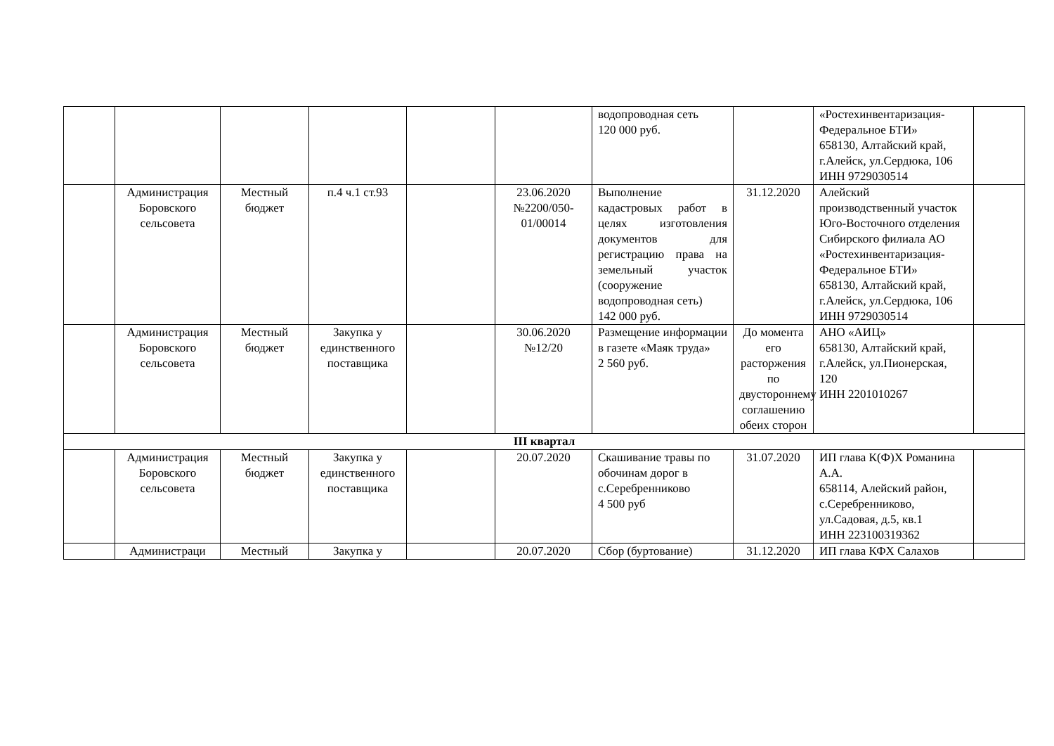| | | | | | | водопроводная сеть 120 000 руб. | | «Ростехинвентаризация-Федеральное БТИ» 658130, Алтайский край, г.Алейск, ул.Сердюка, 106 ИНН 9729030514 | |
| | Администрация Боровского сельсовета | Местный бюджет | п.4 ч.1 ст.93 | | 23.06.2020 №2200/050-01/00014 | Выполнение кадастровых работ в целях изготовления документов для регистрацию права на земельный участок (сооружение водопроводная сеть) 142 000 руб. | 31.12.2020 | Алейский производственный участок Юго-Восточного отделения Сибирского филиала АО «Ростехинвентаризация-Федеральное БТИ» 658130, Алтайский край, г.Алейск, ул.Сердюка, 106 ИНН 9729030514 | |
| | Администрация Боровского сельсовета | Местный бюджет | Закупка у единственного поставщика | | 30.06.2020 №12/20 | Размещение информации в газете «Маяк труда» 2 560 руб. | До момента его расторжения по двустороннему соглашению обеих сторон | АНО «АИЦ» 658130, Алтайский край, г.Алейск, ул.Пионерская, 120 ИНН 2201010267 | |
| III квартал | | | | | | | | | |
| | Администрация Боровского сельсовета | Местный бюджет | Закупка у единственного поставщика | | 20.07.2020 | Скашивание травы по обочинам дорог в с.Серебренниково 4 500 руб | 31.07.2020 | ИП глава К(Ф)Х Романина А.А. 658114, Алейский район, с.Серебренниково, ул.Садовая, д.5, кв.1 ИНН 223100319362 | |
| | Администраци | Местный | Закупка у | | 20.07.2020 | Сбор (буртование) | 31.12.2020 | ИП глава КФХ Салахов | |